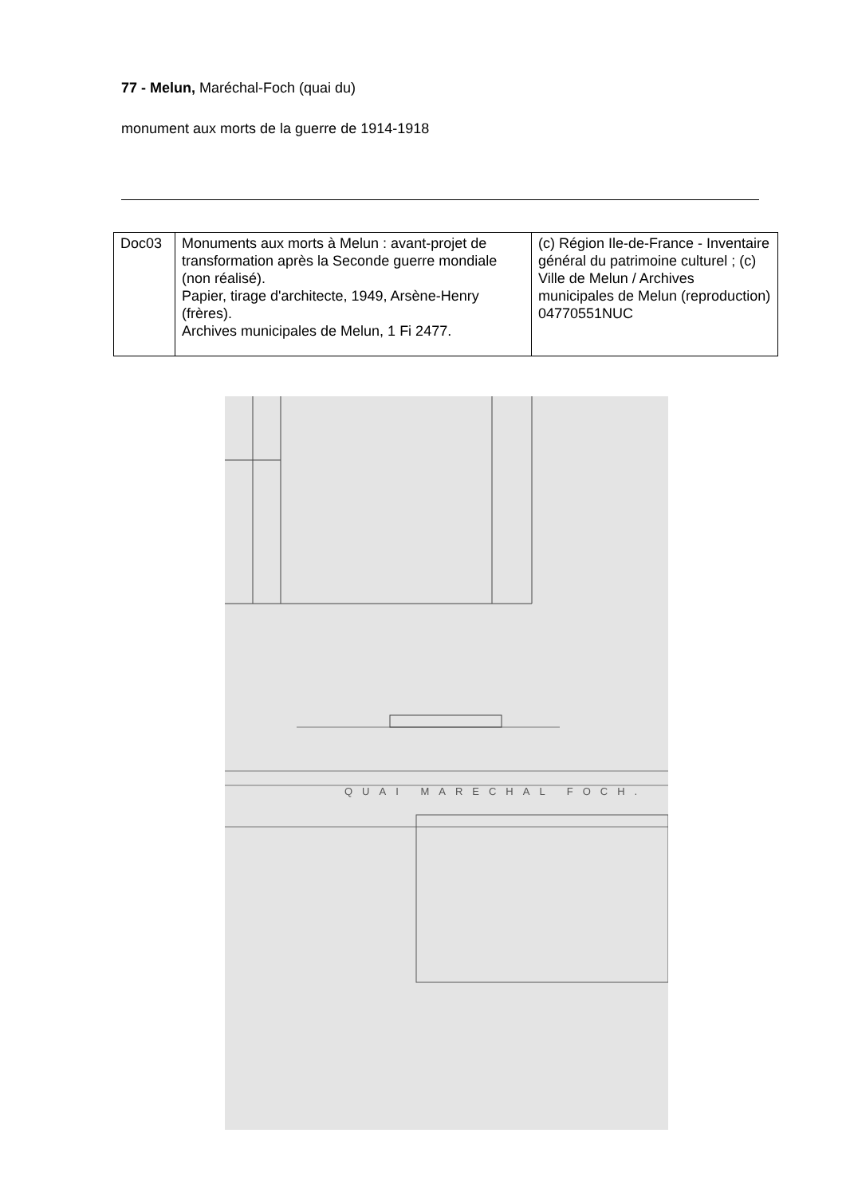77 - Melun, Maréchal-Foch (quai du)
monument aux morts de la guerre de 1914-1918
| Doc03 | Monuments aux morts à Melun : avant-projet de transformation après la Seconde guerre mondiale (non réalisé). Papier, tirage d'architecte, 1949, Arsène-Henry (frères). Archives municipales de Melun, 1 Fi 2477. | (c) Région Ile-de-France - Inventaire général du patrimoine culturel ; (c) Ville de Melun / Archives municipales de Melun (reproduction) 04770551NUC |
QUAI MARECHAL FOCH.